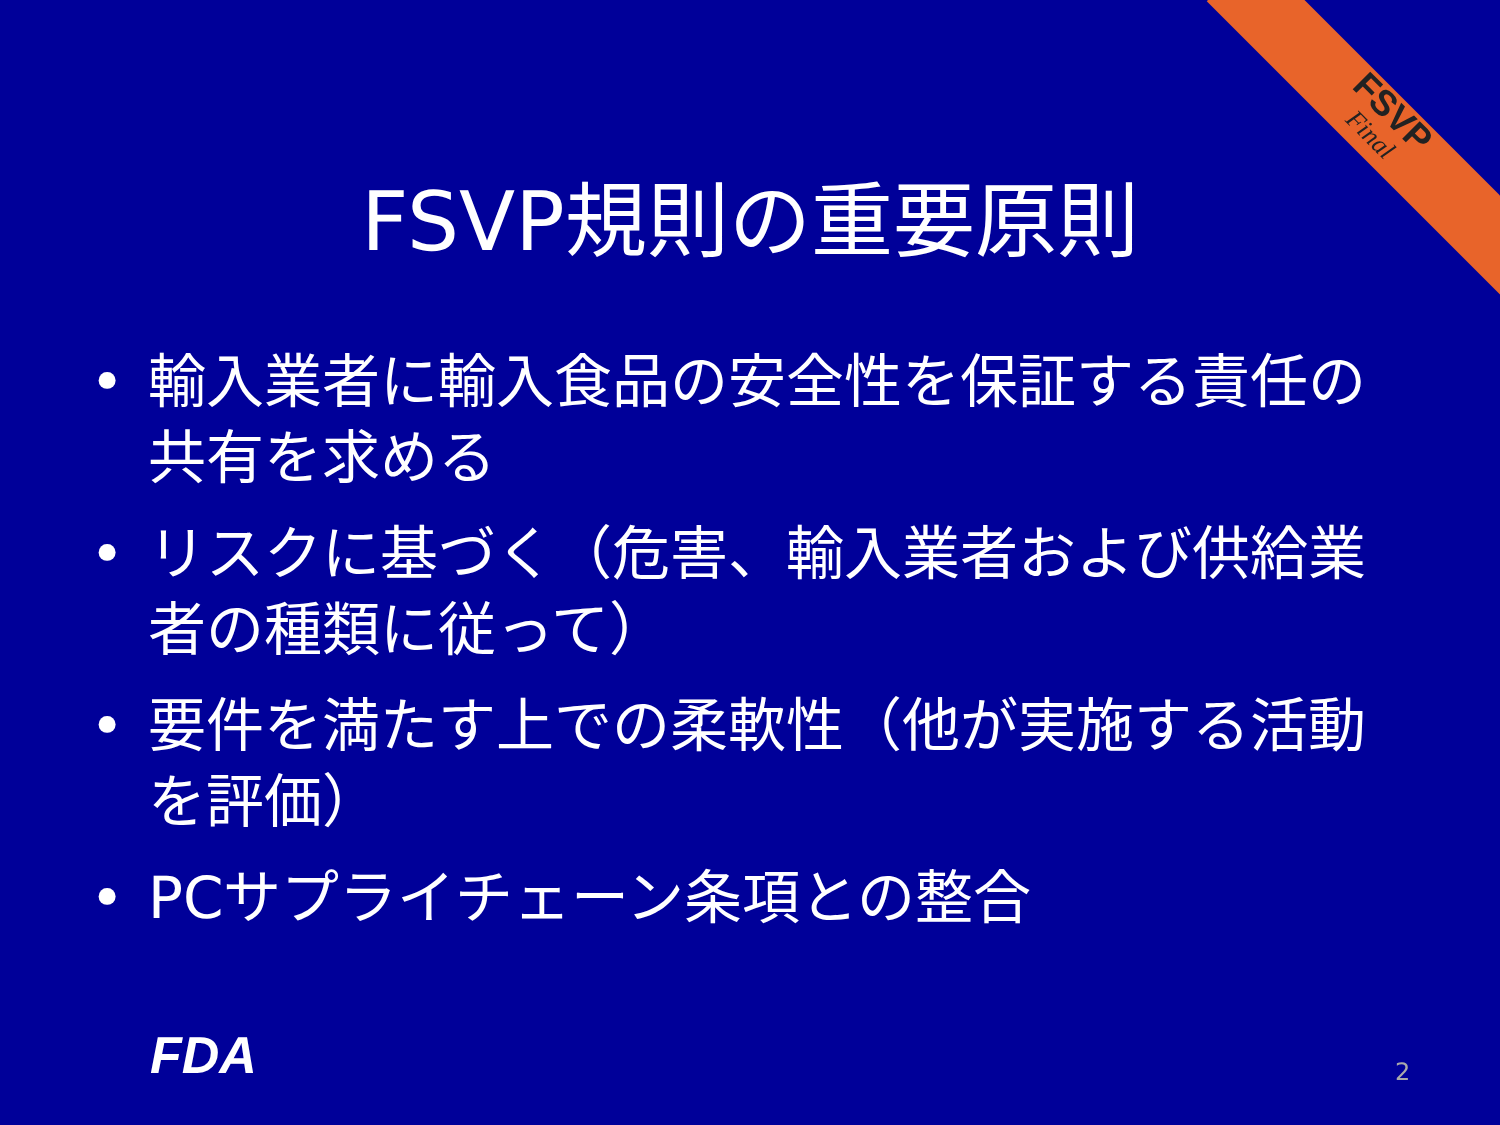FSVP
Final
FSVP規則の重要原則
• 輸入業者に輸入食品の安全性を保証する責任の共有を求める
• リスクに基づく（危害、輸入業者および供給業者の種類に従って）
• 要件を満たす上での柔軟性（他が実施する活動を評価）
• PCサプライチェーン条項との整合
FDA 2